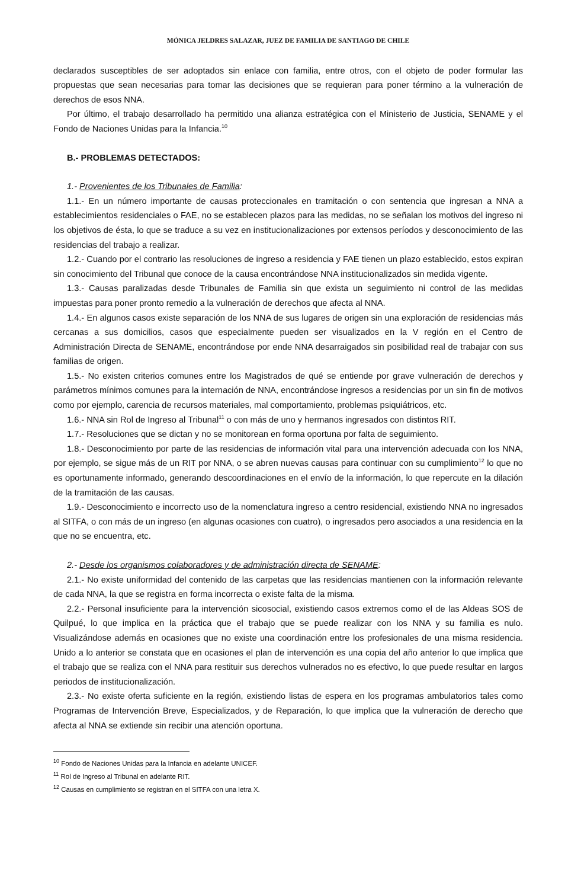MÓNICA JELDRES SALAZAR, JUEZ DE FAMILIA DE SANTIAGO DE CHILE
declarados susceptibles de ser adoptados sin enlace con familia, entre otros, con el objeto de poder formular las propuestas que sean necesarias para tomar las decisiones que se requieran para poner término a la vulneración de derechos de esos NNA.
Por último, el trabajo desarrollado ha permitido una alianza estratégica con el Ministerio de Justicia, SENAME y el Fondo de Naciones Unidas para la Infancia.<sup>10</sup>
B.- PROBLEMAS DETECTADOS:
1.- Provenientes de los Tribunales de Familia:
1.1.- En un número importante de causas proteccionales en tramitación o con sentencia que ingresan a NNA a establecimientos residenciales o FAE, no se establecen plazos para las medidas, no se señalan los motivos del ingreso ni los objetivos de ésta, lo que se traduce a su vez en institucionalizaciones por extensos períodos y desconocimiento de las residencias del trabajo a realizar.
1.2.- Cuando por el contrario las resoluciones de ingreso a residencia y FAE tienen un plazo establecido, estos expiran sin conocimiento del Tribunal que conoce de la causa encontrándose NNA institucionalizados sin medida vigente.
1.3.- Causas paralizadas desde Tribunales de Familia sin que exista un seguimiento ni control de las medidas impuestas para poner pronto remedio a la vulneración de derechos que afecta al NNA.
1.4.- En algunos casos existe separación de los NNA de sus lugares de origen sin una exploración de residencias más cercanas a sus domicilios, casos que especialmente pueden ser visualizados en la V región en el Centro de Administración Directa de SENAME, encontrándose por ende NNA desarraigados sin posibilidad real de trabajar con sus familias de origen.
1.5.- No existen criterios comunes entre los Magistrados de qué se entiende por grave vulneración de derechos y parámetros mínimos comunes para la internación de NNA, encontrándose ingresos a residencias por un sin fin de motivos como por ejemplo, carencia de recursos materiales, mal comportamiento, problemas psiquiátricos, etc.
1.6.- NNA sin Rol de Ingreso al Tribunal<sup>11</sup> o con más de uno y hermanos ingresados con distintos RIT.
1.7.- Resoluciones que se dictan y no se monitorean en forma oportuna por falta de seguimiento.
1.8.- Desconocimiento por parte de las residencias de información vital para una intervención adecuada con los NNA, por ejemplo, se sigue más de un RIT por NNA, o se abren nuevas causas para continuar con su cumplimiento<sup>12</sup> lo que no es oportunamente informado, generando descoordinaciones en el envío de la información, lo que repercute en la dilación de la tramitación de las causas.
1.9.- Desconocimiento e incorrecto uso de la nomenclatura ingreso a centro residencial, existiendo NNA no ingresados al SITFA, o con más de un ingreso (en algunas ocasiones con cuatro), o ingresados pero asociados a una residencia en la que no se encuentra, etc.
2.- Desde los organismos colaboradores y de administración directa de SENAME:
2.1.- No existe uniformidad del contenido de las carpetas que las residencias mantienen con la información relevante de cada NNA, la que se registra en forma incorrecta o existe falta de la misma.
2.2.- Personal insuficiente para la intervención sicosocial, existiendo casos extremos como el de las Aldeas SOS de Quilpué, lo que implica en la práctica que el trabajo que se puede realizar con los NNA y su familia es nulo. Visualizándose además en ocasiones que no existe una coordinación entre los profesionales de una misma residencia. Unido a lo anterior se constata que en ocasiones el plan de intervención es una copia del año anterior lo que implica que el trabajo que se realiza con el NNA para restituir sus derechos vulnerados no es efectivo, lo que puede resultar en largos periodos de institucionalización.
2.3.- No existe oferta suficiente en la región, existiendo listas de espera en los programas ambulatorios tales como Programas de Intervención Breve, Especializados, y de Reparación, lo que implica que la vulneración de derecho que afecta al NNA se extiende sin recibir una atención oportuna.
<sup>10</sup> Fondo de Naciones Unidas para la Infancia en adelante UNICEF.
<sup>11</sup> Rol de Ingreso al Tribunal en adelante RIT.
<sup>12</sup> Causas en cumplimiento se registran en el SITFA con una letra X.